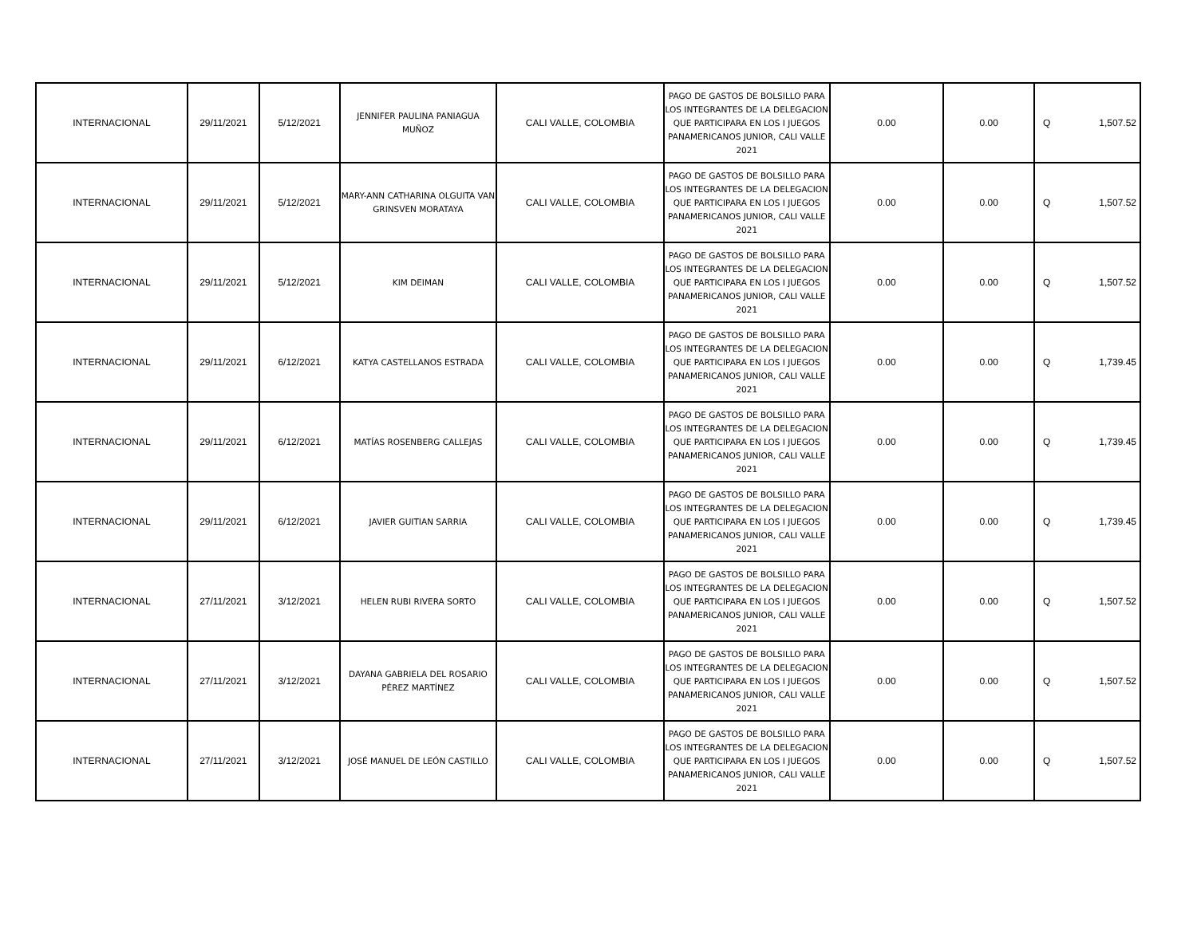| INTERNACIONAL | 29/11/2021 | 5/12/2021 | JENNIFER PAULINA PANIAGUA MUÑOZ | CALI VALLE, COLOMBIA | PAGO DE GASTOS DE BOLSILLO PARA LOS INTEGRANTES DE LA DELEGACION QUE PARTICIPARA EN LOS I JUEGOS PANAMERICANOS JUNIOR, CALI VALLE 2021 | 0.00 | 0.00 | Q 1,507.52 |
| INTERNACIONAL | 29/11/2021 | 5/12/2021 | MARY-ANN CATHARINA OLGUITA VAN GRINSVEN MORATAYA | CALI VALLE, COLOMBIA | PAGO DE GASTOS DE BOLSILLO PARA LOS INTEGRANTES DE LA DELEGACION QUE PARTICIPARA EN LOS I JUEGOS PANAMERICANOS JUNIOR, CALI VALLE 2021 | 0.00 | 0.00 | Q 1,507.52 |
| INTERNACIONAL | 29/11/2021 | 5/12/2021 | KIM DEIMAN | CALI VALLE, COLOMBIA | PAGO DE GASTOS DE BOLSILLO PARA LOS INTEGRANTES DE LA DELEGACION QUE PARTICIPARA EN LOS I JUEGOS PANAMERICANOS JUNIOR, CALI VALLE 2021 | 0.00 | 0.00 | Q 1,507.52 |
| INTERNACIONAL | 29/11/2021 | 6/12/2021 | KATYA CASTELLANOS ESTRADA | CALI VALLE, COLOMBIA | PAGO DE GASTOS DE BOLSILLO PARA LOS INTEGRANTES DE LA DELEGACION QUE PARTICIPARA EN LOS I JUEGOS PANAMERICANOS JUNIOR, CALI VALLE 2021 | 0.00 | 0.00 | Q 1,739.45 |
| INTERNACIONAL | 29/11/2021 | 6/12/2021 | MATÍAS ROSENBERG CALLEJAS | CALI VALLE, COLOMBIA | PAGO DE GASTOS DE BOLSILLO PARA LOS INTEGRANTES DE LA DELEGACION QUE PARTICIPARA EN LOS I JUEGOS PANAMERICANOS JUNIOR, CALI VALLE 2021 | 0.00 | 0.00 | Q 1,739.45 |
| INTERNACIONAL | 29/11/2021 | 6/12/2021 | JAVIER GUITIAN SARRIA | CALI VALLE, COLOMBIA | PAGO DE GASTOS DE BOLSILLO PARA LOS INTEGRANTES DE LA DELEGACION QUE PARTICIPARA EN LOS I JUEGOS PANAMERICANOS JUNIOR, CALI VALLE 2021 | 0.00 | 0.00 | Q 1,739.45 |
| INTERNACIONAL | 27/11/2021 | 3/12/2021 | HELEN RUBI RIVERA SORTO | CALI VALLE, COLOMBIA | PAGO DE GASTOS DE BOLSILLO PARA LOS INTEGRANTES DE LA DELEGACION QUE PARTICIPARA EN LOS I JUEGOS PANAMERICANOS JUNIOR, CALI VALLE 2021 | 0.00 | 0.00 | Q 1,507.52 |
| INTERNACIONAL | 27/11/2021 | 3/12/2021 | DAYANA GABRIELA DEL ROSARIO PÉREZ MARTÍNEZ | CALI VALLE, COLOMBIA | PAGO DE GASTOS DE BOLSILLO PARA LOS INTEGRANTES DE LA DELEGACION QUE PARTICIPARA EN LOS I JUEGOS PANAMERICANOS JUNIOR, CALI VALLE 2021 | 0.00 | 0.00 | Q 1,507.52 |
| INTERNACIONAL | 27/11/2021 | 3/12/2021 | JOSÉ MANUEL DE LEÓN CASTILLO | CALI VALLE, COLOMBIA | PAGO DE GASTOS DE BOLSILLO PARA LOS INTEGRANTES DE LA DELEGACION QUE PARTICIPARA EN LOS I JUEGOS PANAMERICANOS JUNIOR, CALI VALLE 2021 | 0.00 | 0.00 | Q 1,507.52 |